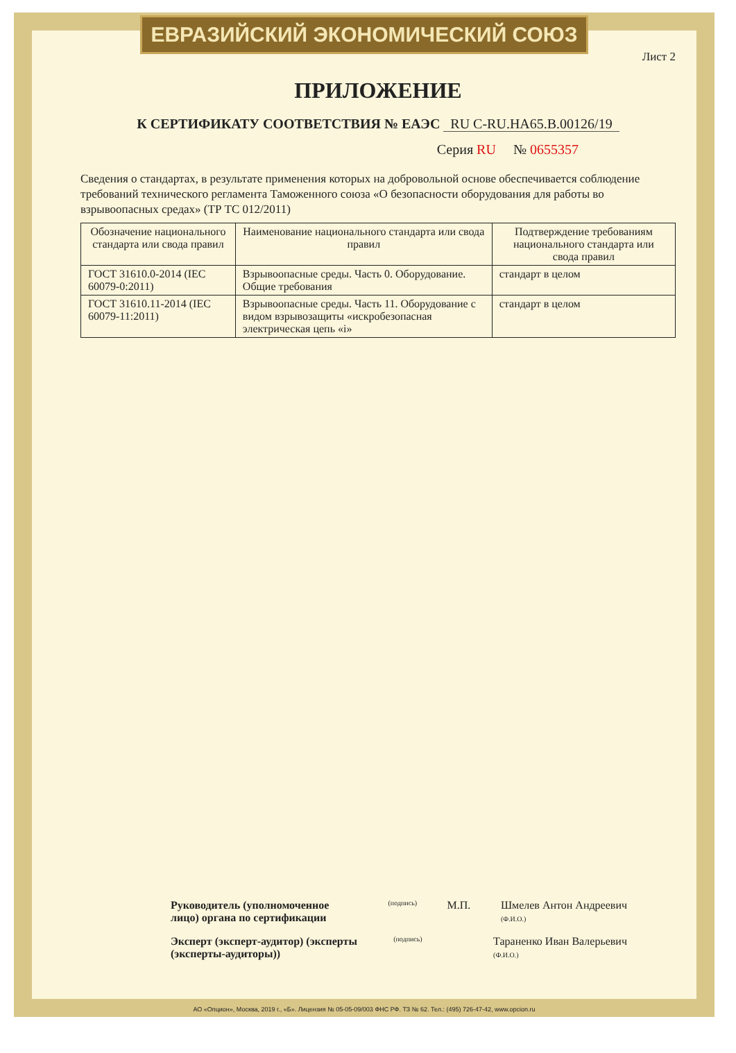ЕВРАЗИЙСКИЙ ЭКОНОМИЧЕСКИЙ СОЮЗ
Лист 2
ПРИЛОЖЕНИЕ
К СЕРТИФИКАТУ СООТВЕТСТВИЯ № ЕАЭС RU С-RU.НА65.В.00126/19
Серия RU № 0655357
Сведения о стандартах, в результате применения которых на добровольной основе обеспечивается соблюдение требований технического регламента Таможенного союза «О безопасности оборудования для работы во взрывоопасных средах» (ТР ТС 012/2011)
| Обозначение национального стандарта или свода правил | Наименование национального стандарта или свода правил | Подтверждение требованиям национального стандарта или свода правил |
| --- | --- | --- |
| ГОСТ 31610.0-2014 (IEC 60079-0:2011) | Взрывоопасные среды. Часть 0. Оборудование. Общие требования | стандарт в целом |
| ГОСТ 31610.11-2014 (IEC 60079-11:2011) | Взрывоопасные среды. Часть 11. Оборудование с видом взрывозащиты «искробезопасная электрическая цепь «i» | стандарт в целом |
Руководитель (уполномоченное лицо) органа по сертификации
(подпись)
М.П. Шмелев Антон Андреевич
(Ф.И.О.)
Эксперт (эксперт-аудитор) (эксперты (эксперты-аудиторы))
(подпись)
Тараненко Иван Валерьевич
(Ф.И.О.)
АО «Опцион», Москва, 2019 г., «Б». Лицензия № 05-05-09/003 ФНС РФ. ТЗ № 62. Тел.: (495) 726-47-42, www.opcion.ru